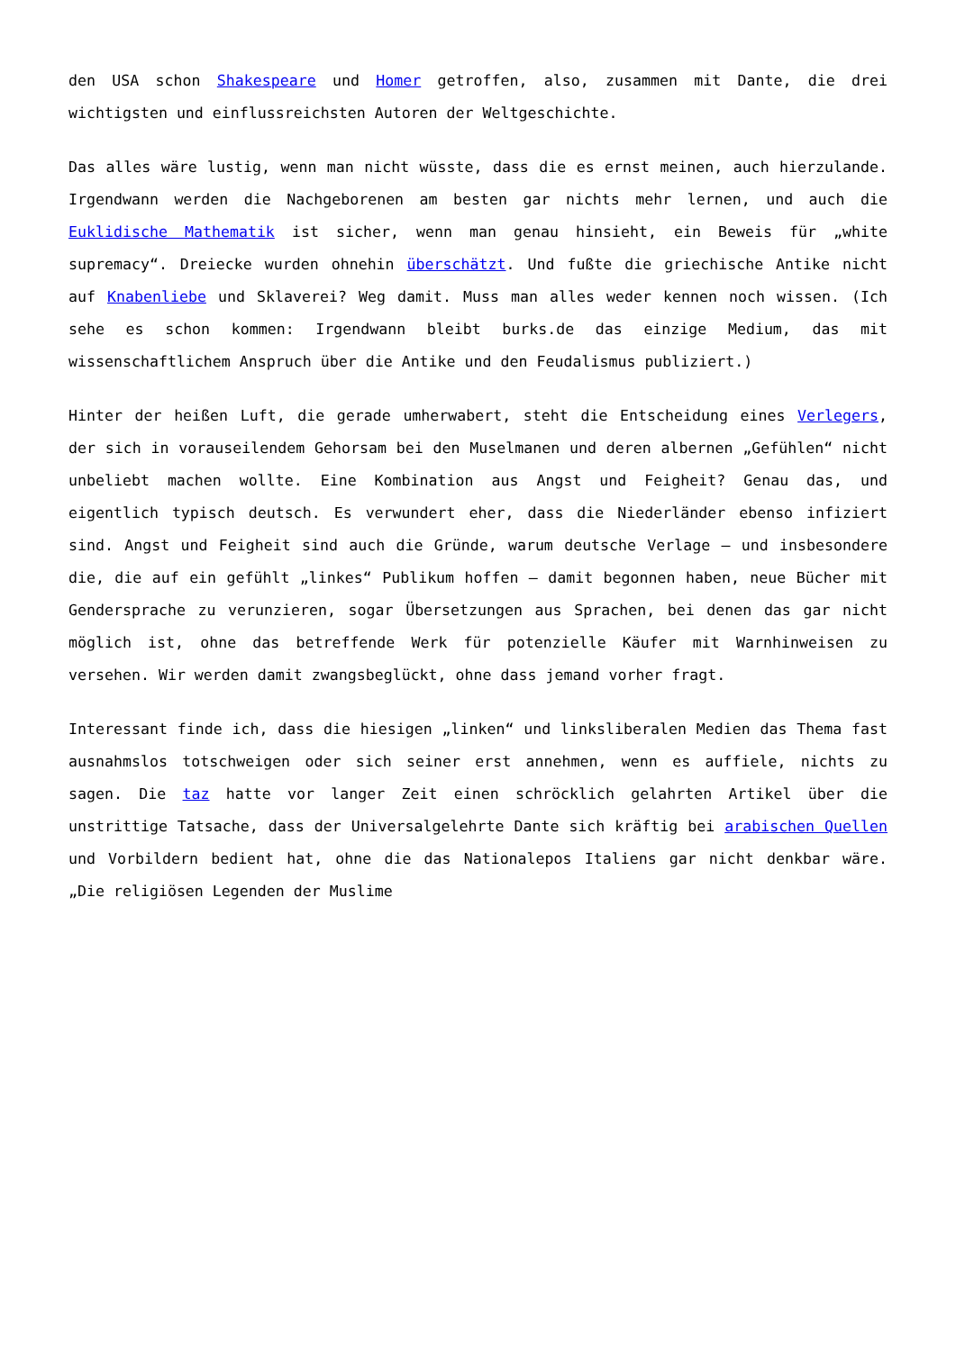den USA schon Shakespeare und Homer getroffen, also, zusammen mit Dante, die drei wichtigsten und einflussreichsten Autoren der Weltgeschichte.
Das alles wäre lustig, wenn man nicht wüsste, dass die es ernst meinen, auch hierzulande. Irgendwann werden die Nachgeborenen am besten gar nichts mehr lernen, und auch die Euklidische Mathematik ist sicher, wenn man genau hinsieht, ein Beweis für „white supremacy“. Dreiecke wurden ohnehin überschätzt. Und fußte die griechische Antike nicht auf Knabenliebe und Sklaverei? Weg damit. Muss man alles weder kennen noch wissen. (Ich sehe es schon kommen: Irgendwann bleibt burks.de das einzige Medium, das mit wissenschaftlichem Anspruch über die Antike und den Feudalismus publiziert.)
Hinter der heißen Luft, die gerade umherwabert, steht die Entscheidung eines Verlegers, der sich in vorauseilendem Gehorsam bei den Muselmanen und deren albernen „Gefühlen“ nicht unbeliebt machen wollte. Eine Kombination aus Angst und Feigheit? Genau das, und eigentlich typisch deutsch. Es verwundert eher, dass die Niederländer ebenso infiziert sind. Angst und Feigheit sind auch die Gründe, warum deutsche Verlage – und insbesondere die, die auf ein gefühlt „linkes“ Publikum hoffen – damit begonnen haben, neue Bücher mit Gendersprache zu verunzieren, sogar Übersetzungen aus Sprachen, bei denen das gar nicht möglich ist, ohne das betreffende Werk für potenzielle Käufer mit Warnhinweisen zu versehen. Wir werden damit zwangsbeglückt, ohne dass jemand vorher fragt.
Interessant finde ich, dass die hiesigen „linken“ und linksliberalen Medien das Thema fast ausnahmslos totschweigen oder sich seiner erst annehmen, wenn es auffiele, nichts zu sagen. Die taz hatte vor langer Zeit einen schröcklich gelahrten Artikel über die unstrittige Tatsache, dass der Universalgelehrte Dante sich kräftig bei arabischen Quellen und Vorbildern bedient hat, ohne die das Nationalepos Italiens gar nicht denkbar wäre. „Die religiösen Legenden der Muslime